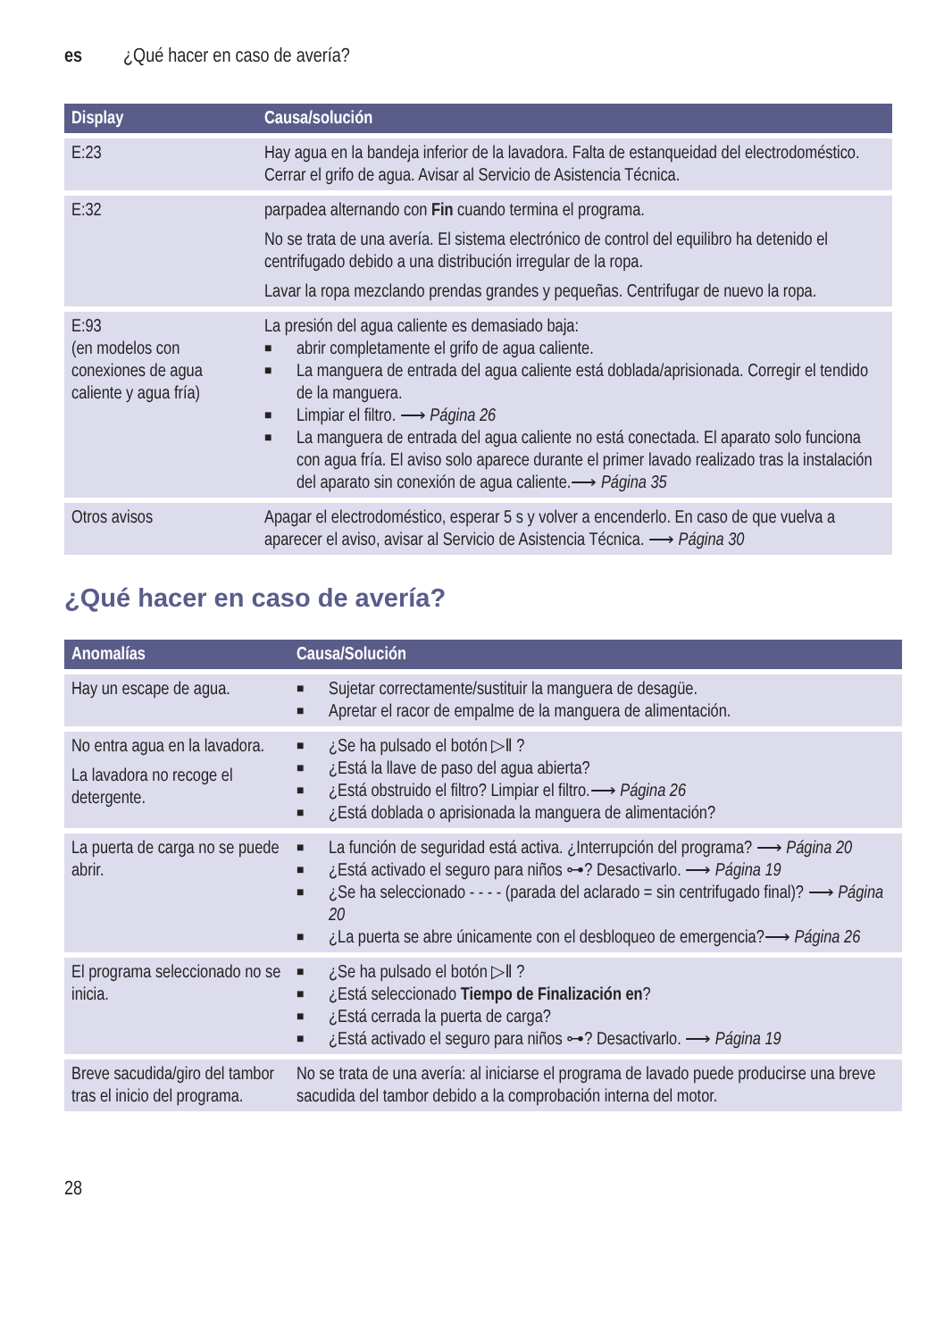es ¿Qué hacer en caso de avería?
| Display | Causa/solución |
| --- | --- |
| E:23 | Hay agua en la bandeja inferior de la lavadora. Falta de estanqueidad del electrodoméstico. Cerrar el grifo de agua. Avisar al Servicio de Asistencia Técnica. |
| E:32 | parpadea alternando con Fin cuando termina el programa. No se trata de una avería. El sistema electrónico de control del equilibro ha detenido el centrifugado debido a una distribución irregular de la ropa. Lavar la ropa mezclando prendas grandes y pequeñas. Centrifugar de nuevo la ropa. |
| E:93 (en modelos con conexiones de agua caliente y agua fría) | La presión del agua caliente es demasiado baja: ■ abrir completamente el grifo de agua caliente. ■ La manguera de entrada del agua caliente está doblada/aprisionada. Corregir el tendido de la manguera. ■ Limpiar el filtro. ⟶ Página 26 ■ La manguera de entrada del agua caliente no está conectada. El aparato solo funciona con agua fría. El aviso solo aparece durante el primer lavado realizado tras la instalación del aparato sin conexión de agua caliente.⟶ Página 35 |
| Otros avisos | Apagar el electrodoméstico, esperar 5 s y volver a encenderlo. En caso de que vuelva a aparecer el aviso, avisar al Servicio de Asistencia Técnica. ⟶ Página 30 |
¿Qué hacer en caso de avería?
| Anomalías | Causa/Solución |
| --- | --- |
| Hay un escape de agua. | ■ Sujetar correctamente/sustituir la manguera de desagüe. ■ Apretar el racor de empalme de la manguera de alimentación. |
| No entra agua en la lavadora. La lavadora no recoge el detergente. | ■ ¿Se ha pulsado el botón ▷ǁ ? ■ ¿Está la llave de paso del agua abierta? ■ ¿Está obstruido el filtro? Limpiar el filtro.⟶ Página 26 ■ ¿Está doblada o aprisionada la manguera de alimentación? |
| La puerta de carga no se puede abrir. | ■ La función de seguridad está activa. ¿Interrupción del programa? ⟶ Página 20 ■ ¿Está activado el seguro para niños ⊶? Desactivarlo. ⟶ Página 19 ■ ¿Se ha seleccionado - - - - (parada del aclarado = sin centrifugado final)? ⟶ Página 20 ■ ¿La puerta se abre únicamente con el desbloqueo de emergencia?⟶ Página 26 |
| El programa seleccionado no se inicia. | ■ ¿Se ha pulsado el botón ▷ǁ ? ■ ¿Está seleccionado Tiempo de Finalización en ? ■ ¿Está cerrada la puerta de carga? ■ ¿Está activado el seguro para niños ⊶? Desactivarlo. ⟶ Página 19 |
| Breve sacudida/giro del tambor tras el inicio del programa. | No se trata de una avería: al iniciarse el programa de lavado puede producirse una breve sacudida del tambor debido a la comprobación interna del motor. |
28